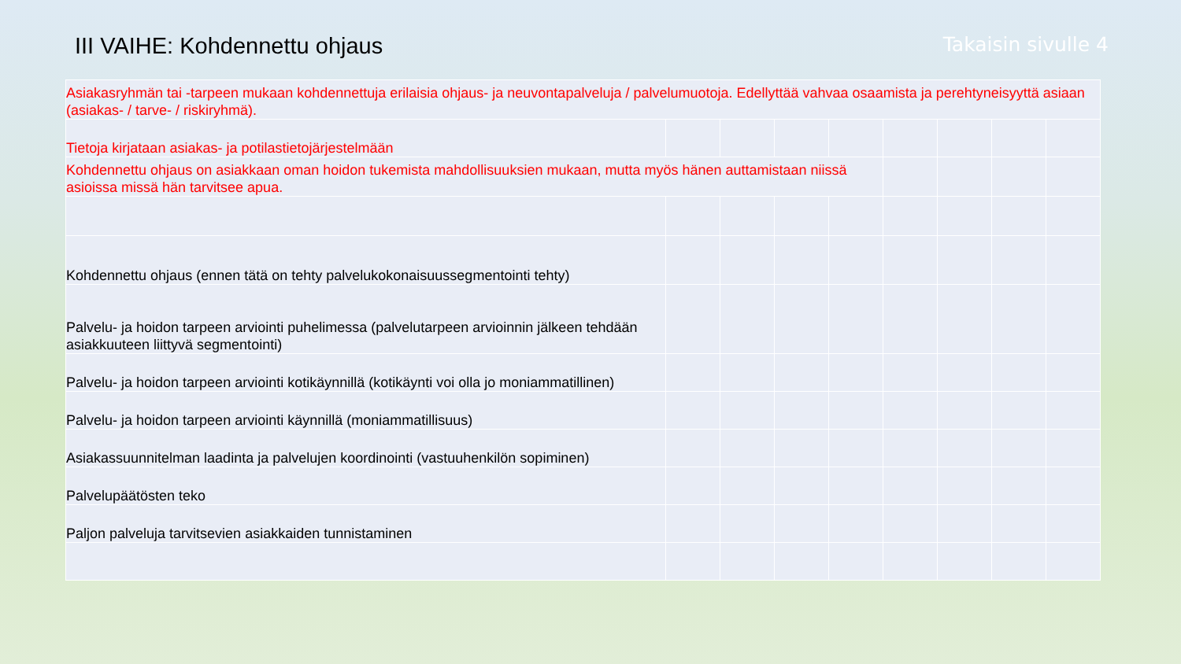III VAIHE: Kohdennettu ohjaus
Takaisin sivulle 4
| Asiakasryhmän tai -tarpeen mukaan kohdennettuja erilaisia ohjaus- ja neuvontapalveluja / palvelumuotoja. Edellyttää vahvaa osaamista ja perehtyneisyyttä asiaan (asiakas- / tarve- / riskiryhmä). | | | | | | | | |
| Tietoja kirjataan asiakas- ja potilastietojärjestelmään | | | | | | | | |
| Kohdennettu ohjaus on asiakkaan oman hoidon tukemista mahdollisuuksien mukaan, mutta myös hänen auttamistaan niissä asioissa missä hän tarvitsee apua. | | | | | | | | |
| Kohdennettu ohjaus (ennen tätä on tehty palvelukokonaisuussegmentointi tehty) | | | | | | | | |
| Palvelu- ja hoidon tarpeen arviointi puhelimessa (palvelutarpeen arvioinnin jälkeen tehdään asiakkuuteen liittyvä segmentointi) | | | | | | | | |
| Palvelu- ja hoidon tarpeen arviointi kotikäynnillä (kotikäynti voi olla jo moniammatillinen) | | | | | | | | |
| Palvelu- ja hoidon tarpeen arviointi käynnillä (moniammatillisuus) | | | | | | | | |
| Asiakassuunnitelman laadinta ja palvelujen koordinointi (vastuuhenkilön sopiminen) | | | | | | | | |
| Palvelupäätösten teko | | | | | | | | |
| Paljon palveluja tarvitsevien asiakkaiden tunnistaminen | | | | | | | | |